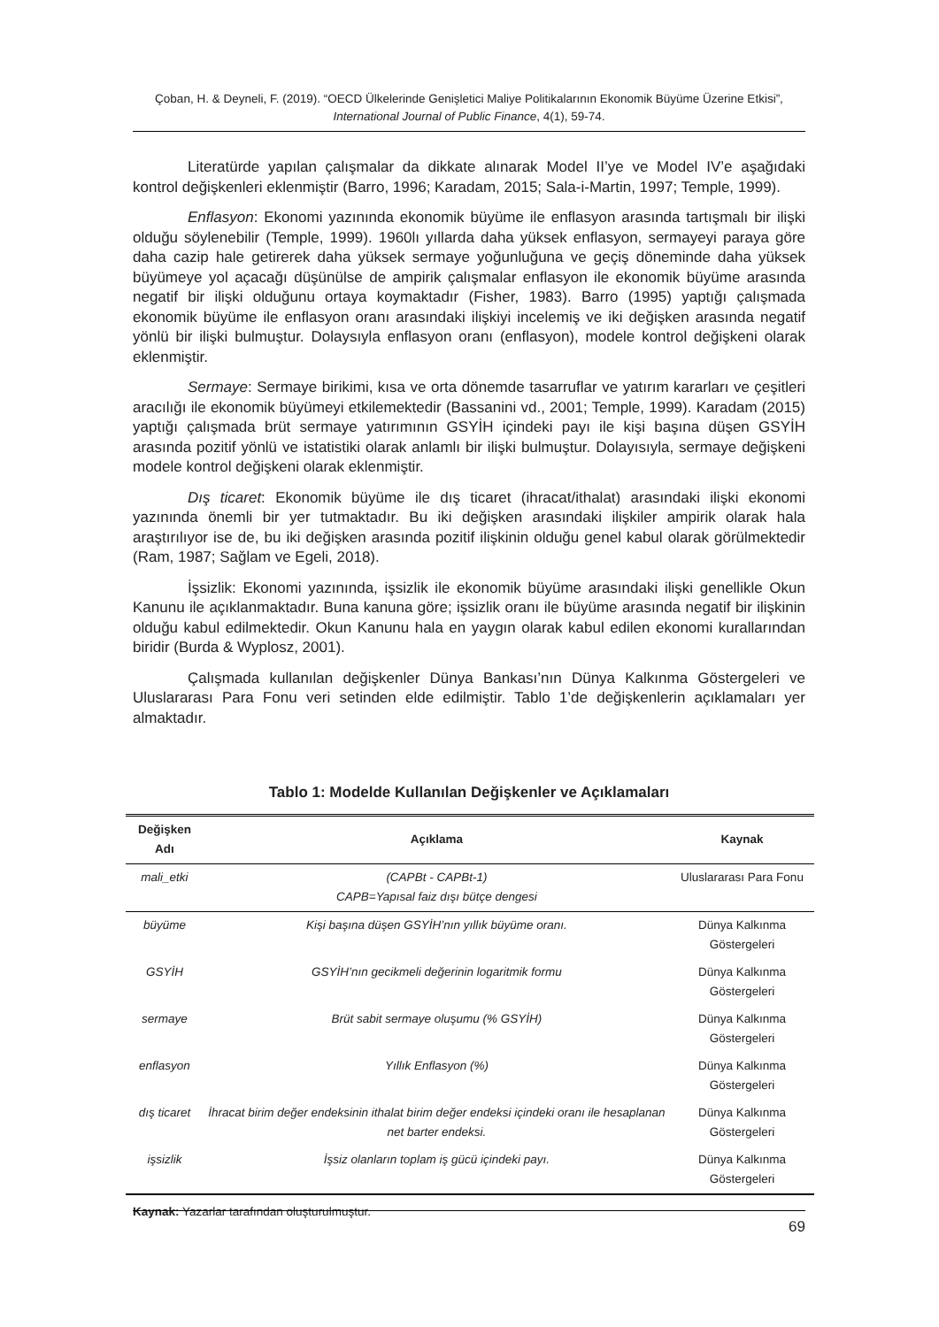Çoban, H. & Deyneli, F. (2019). “OECD Ülkelerinde Genişletici Maliye Politikalarının Ekonomik Büyüme Üzerine Etkisi”, International Journal of Public Finance, 4(1), 59-74.
Literatürde yapılan çalışmalar da dikkate alınarak Model II’ye ve Model IV’e aşağıdaki kontrol değişkenleri eklenmiştir (Barro, 1996; Karadam, 2015; Sala-i-Martin, 1997; Temple, 1999).
Enflasyon: Ekonomi yazınında ekonomik büyüme ile enflasyon arasında tartışmalı bir ilişki olduğu söylenebilir (Temple, 1999). 1960lı yıllarda daha yüksek enflasyon, sermayeyi paraya göre daha cazip hale getirerek daha yüksek sermaye yoğunluğuna ve geçiş döneminde daha yüksek büyümeye yol açacağı düşünülse de ampirik çalışmalar enflasyon ile ekonomik büyüme arasında negatif bir ilişki olduğunu ortaya koymaktadır (Fisher, 1983). Barro (1995) yaptığı çalışmada ekonomik büyüme ile enflasyon oranı arasındaki ilişkiyi incelemiş ve iki değişken arasında negatif yönlü bir ilişki bulmuştur. Dolaysıyla enflasyon oranı (enflasyon), modele kontrol değişkeni olarak eklenmiştir.
Sermaye: Sermaye birikimi, kısa ve orta dönemde tasarruflar ve yatırım kararları ve çeşitleri aracılığı ile ekonomik büyümeyi etkilemektedir (Bassanini vd., 2001; Temple, 1999). Karadam (2015) yaptığı çalışmada brüt sermaye yatırımının GSYİH içindeki payı ile kişi başına düşen GSYİH arasında pozitif yönlü ve istatistiki olarak anlamlı bir ilişki bulmuştur. Dolayısıyla, sermaye değişkeni modele kontrol değişkeni olarak eklenmiştir.
Dış ticaret: Ekonomik büyüme ile dış ticaret (ihracat/ithalat) arasındaki ilişki ekonomi yazınında önemli bir yer tutmaktadır. Bu iki değişken arasındaki ilişkiler ampirik olarak hala araştırılıyor ise de, bu iki değişken arasında pozitif ilişkinin olduğu genel kabul olarak görülmektedir (Ram, 1987; Sağlam ve Egeli, 2018).
İşsizlik: Ekonomi yazınında, işsizlik ile ekonomik büyüme arasındaki ilişki genellikle Okun Kanunu ile açıklanmaktadır. Buna kanuna göre; işsizlik oranı ile büyüme arasında negatif bir ilişkinin olduğu kabul edilmektedir. Okun Kanunu hala en yaygın olarak kabul edilen ekonomi kurallarından biridir (Burda & Wyplosz, 2001).
Çalışmada kullanılan değişkenler Dünya Bankası’nın Dünya Kalkınma Göstergeleri ve Uluslararası Para Fonu veri setinden elde edilmiştir. Tablo 1’de değişkenlerin açıklamaları yer almaktadır.
Tablo 1: Modelde Kullanılan Değişkenler ve Açıklamaları
| Değişken Adı | Açıklama | Kaynak |
| --- | --- | --- |
| mali_etki | (CAPBt - CAPBt-1) CAPB=Yapısal faiz dışı bütçe dengesi | Uluslararası Para Fonu |
| büyüme | Kişi başına düşen GSYİH’nın yıllık büyüme oranı. | Dünya Kalkınma Göstergeleri |
| GSYİH | GSYİH’nın gecikmeli değerinin logaritmik formu | Dünya Kalkınma Göstergeleri |
| sermaye | Brüt sabit sermaye oluşumu (% GSYİH) | Dünya Kalkınma Göstergeleri |
| enflasyon | Yıllık Enflasyon (%) | Dünya Kalkınma Göstergeleri |
| dış ticaret | İhracat birim değer endeksinin ithalat birim değer endeksi içindeki oranı ile hesaplanan net barter endeksi. | Dünya Kalkınma Göstergeleri |
| işsizlik | İşsiz olanların toplam iş gücü içindeki payı. | Dünya Kalkınma Göstergeleri |
Kaynak: Yazarlar tarafından oluşturulmuştur.
69